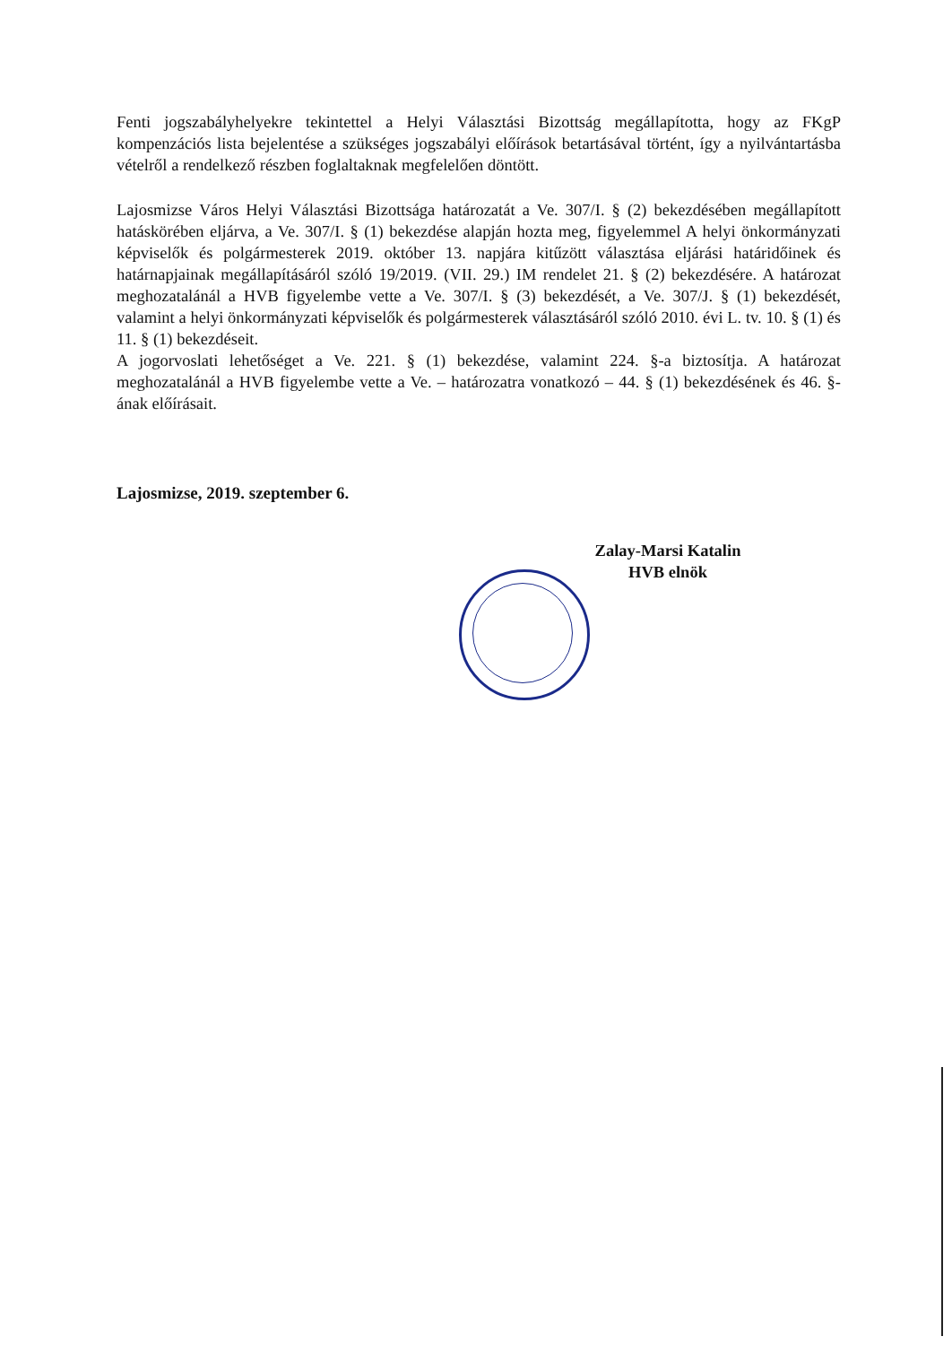Fenti jogszabályhelyekre tekintettel a Helyi Választási Bizottság megállapította, hogy az FKgP kompenzációs lista bejelentése a szükséges jogszabályi előírások betartásával történt, így a nyilvántartásba vételről a rendelkező részben foglaltaknak megfelelően döntött.
Lajosmizse Város Helyi Választási Bizottsága határozatát a Ve. 307/I. § (2) bekezdésében megállapított hatáskörében eljárva, a Ve. 307/I. § (1) bekezdése alapján hozta meg, figyelemmel A helyi önkormányzati képviselők és polgármesterek 2019. október 13. napjára kitűzött választása eljárási határidőinek és határnapjainak megállapításáról szóló 19/2019. (VII. 29.) IM rendelet 21. § (2) bekezdésére. A határozat meghozatalánál a HVB figyelembe vette a Ve. 307/I. § (3) bekezdését, a Ve. 307/J. § (1) bekezdését, valamint a helyi önkormányzati képviselők és polgármesterek választásáról szóló 2010. évi L. tv. 10. § (1) és 11. § (1) bekezdéseit.
A jogorvoslati lehetőséget a Ve. 221. § (1) bekezdése, valamint 224. §-a biztosítja. A határozat meghozatalánál a HVB figyelembe vette a Ve. – határozatra vonatkozó – 44. § (1) bekezdésének és 46. §-ának előírásait.
Lajosmizse, 2019. szeptember 6.
Zalay-Marsi Katalin
HVB elnök